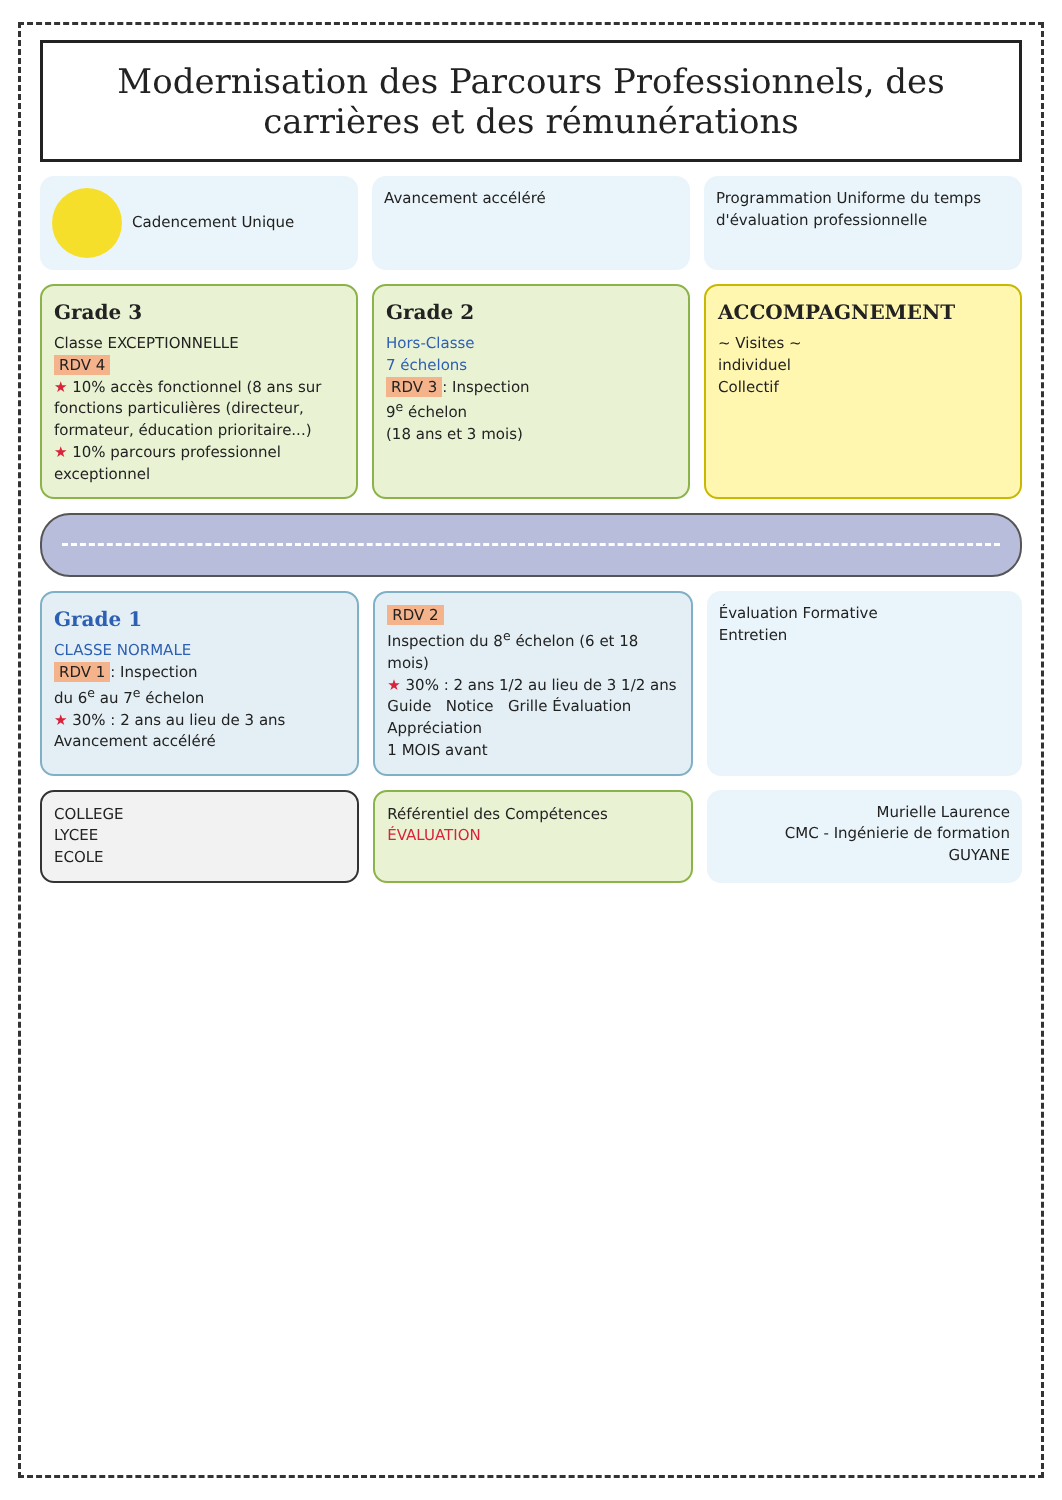Modernisation des Parcours Professionnels, des carrières et des rémunérations
Cadencement Unique Avancement accéléré Programmation Uniforme du temps d'évaluation professionnelle
Grade 3
Classe EXCEPTIONNELLE
RDV 4
★ 10% accès fonctionnel (8 ans sur fonctions particulières (directeur, formateur, éducation prioritaire...)
★ 10% parcours professionnel exceptionnel
Grade 2
Hors-Classe
7 échelons
RDV 3: Inspection
9<sup>e</sup> échelon
(18 ans et 3 mois)
ACCOMPAGNEMENT
~ Visites ~
individuel
Collectif
Grade 1
CLASSE NORMALE
RDV 1: Inspection
du 6<sup>e</sup> au 7<sup>e</sup> échelon
★ 30% : 2 ans au lieu de 3 ans
Avancement accéléré
RDV 2
Inspection du 8<sup>e</sup> échelon (6 et 18 mois)
★ 30% : 2 ans 1/2 au lieu de 3 1/2 ans
Guide Notice Grille Évaluation Appréciation
1 MOIS avant
Évaluation Formative
Entretien
COLLEGE
LYCEE
ECOLE
Référentiel des Compétences
ÉVALUATION
Murielle Laurence
CMC - Ingénierie de formation
GUYANE